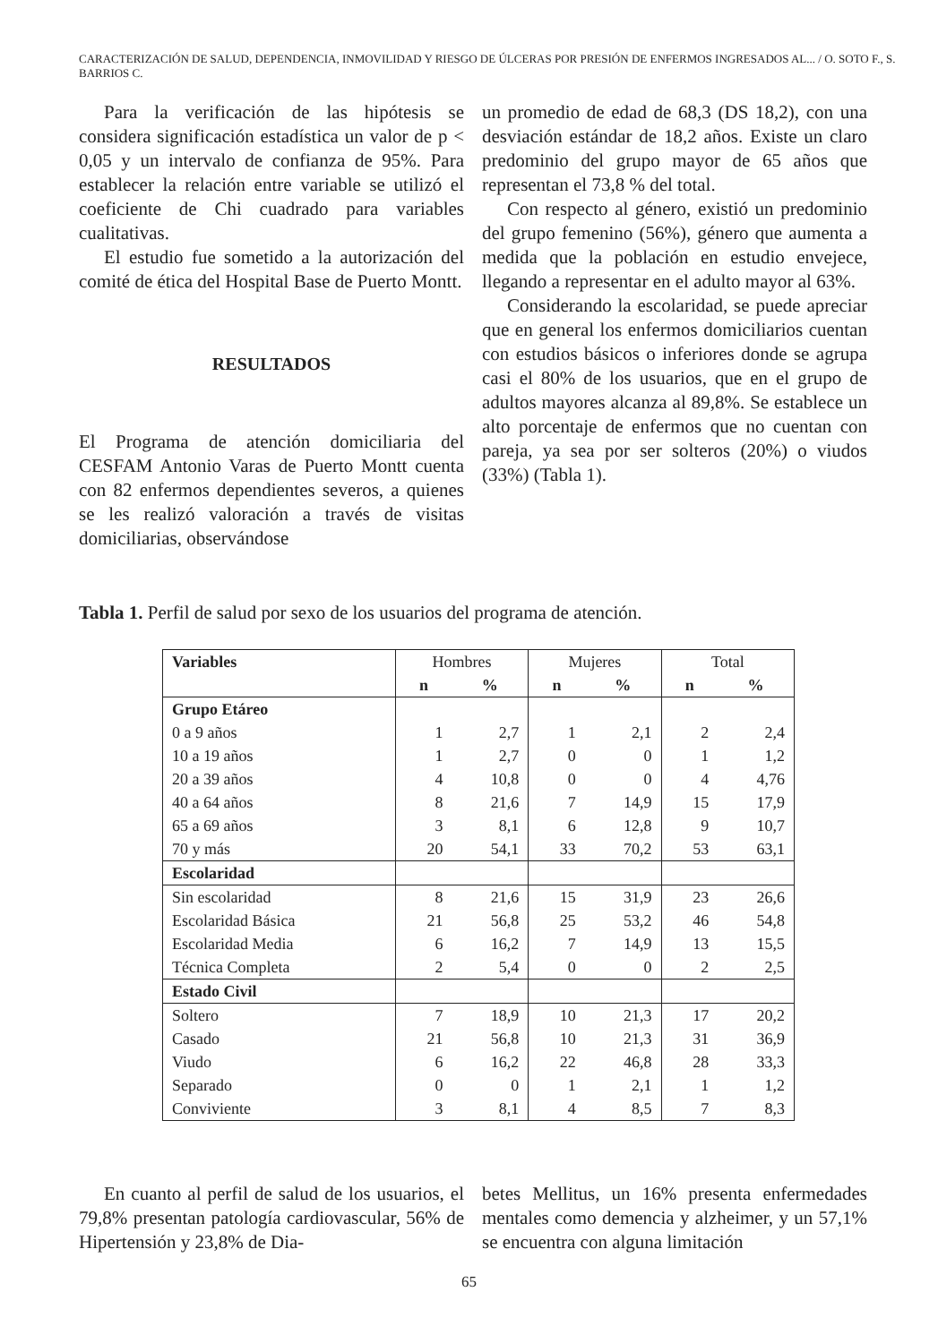CARACTERIZACIÓN DE SALUD, DEPENDENCIA, INMOVILIDAD Y RIESGO DE ÚLCERAS POR PRESIÓN DE ENFERMOS INGRESADOS AL... / O. SOTO F., S. BARRIOS C.
Para la verificación de las hipótesis se considera significación estadística un valor de p < 0,05 y un intervalo de confianza de 95%. Para establecer la relación entre variable se utilizó el coeficiente de Chi cuadrado para variables cualitativas.
El estudio fue sometido a la autorización del comité de ética del Hospital Base de Puerto Montt.
RESULTADOS
El Programa de atención domiciliaria del CESFAM Antonio Varas de Puerto Montt cuenta con 82 enfermos dependientes severos, a quienes se les realizó valoración a través de visitas domiciliarias, observándose
un promedio de edad de 68,3 (DS 18,2), con una desviación estándar de 18,2 años. Existe un claro predominio del grupo mayor de 65 años que representan el 73,8 % del total.
Con respecto al género, existió un predominio del grupo femenino (56%), género que aumenta a medida que la población en estudio envejece, llegando a representar en el adulto mayor al 63%.
Considerando la escolaridad, se puede apreciar que en general los enfermos domiciliarios cuentan con estudios básicos o inferiores donde se agrupa casi el 80% de los usuarios, que en el grupo de adultos mayores alcanza al 89,8%. Se establece un alto porcentaje de enfermos que no cuentan con pareja, ya sea por ser solteros (20%) o viudos (33%) (Tabla 1).
Tabla 1. Perfil de salud por sexo de los usuarios del programa de atención.
| Variables | Hombres | | Mujeres | | Total | |
| | n | % | n | % | n | % |
| Grupo Etáreo | | | | | | |
| 0 a 9 años | 1 | 2,7 | 1 | 2,1 | 2 | 2,4 |
| 10 a 19 años | 1 | 2,7 | 0 | 0 | 1 | 1,2 |
| 20 a 39 años | 4 | 10,8 | 0 | 0 | 4 | 4,76 |
| 40 a 64 años | 8 | 21,6 | 7 | 14,9 | 15 | 17,9 |
| 65 a 69 años | 3 | 8,1 | 6 | 12,8 | 9 | 10,7 |
| 70 y más | 20 | 54,1 | 33 | 70,2 | 53 | 63,1 |
| Escolaridad | | | | | | |
| Sin escolaridad | 8 | 21,6 | 15 | 31,9 | 23 | 26,6 |
| Escolaridad Básica | 21 | 56,8 | 25 | 53,2 | 46 | 54,8 |
| Escolaridad Media | 6 | 16,2 | 7 | 14,9 | 13 | 15,5 |
| Técnica Completa | 2 | 5,4 | 0 | 0 | 2 | 2,5 |
| Estado Civil | | | | | | |
| Soltero | 7 | 18,9 | 10 | 21,3 | 17 | 20,2 |
| Casado | 21 | 56,8 | 10 | 21,3 | 31 | 36,9 |
| Viudo | 6 | 16,2 | 22 | 46,8 | 28 | 33,3 |
| Separado | 0 | 0 | 1 | 2,1 | 1 | 1,2 |
| Conviviente | 3 | 8,1 | 4 | 8,5 | 7 | 8,3 |
En cuanto al perfil de salud de los usuarios, el 79,8% presentan patología cardiovascular, 56% de Hipertensión y 23,8% de Dia-
betes Mellitus, un 16% presenta enfermedades mentales como demencia y alzheimer, y un 57,1% se encuentra con alguna limitación
65